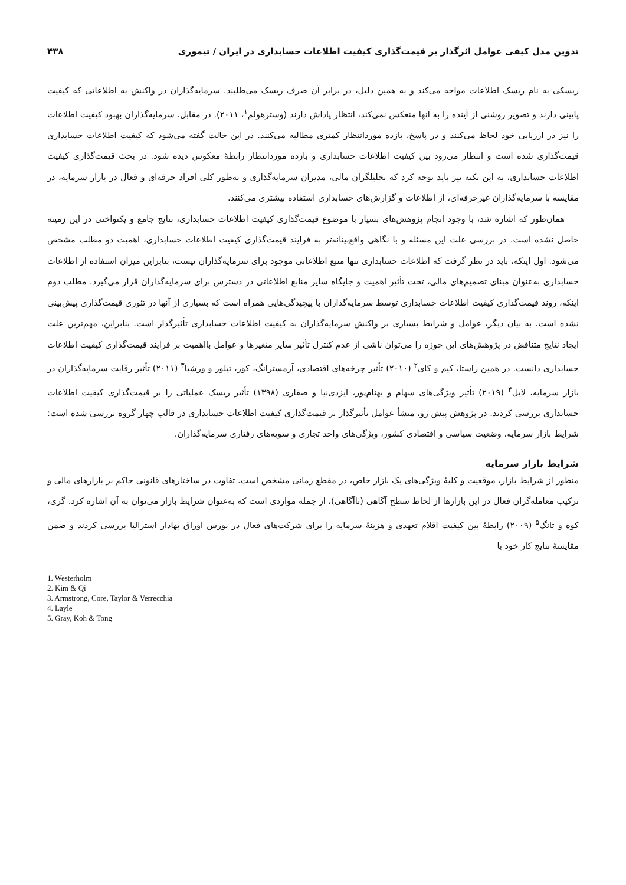تدوین مدل کیفی عوامل اثرگذار بر قیمت‌گذاری کیفیت اطلاعات حسابداری در ایران / تیموری ۴۳۸
ریسکی به نام ریسک اطلاعات مواجه می‌کند و به همین دلیل، در برابر آن صرف ریسک می‌طلبند. سرمایه‌گذاران در واکنش به اطلاعاتی که کیفیت پایینی دارند و تصویر روشنی از آینده را به آنها منعکس نمی‌کند، انتظار پاداش دارند (وسترهولم<sup>۱</sup>، ۲۰۱۱). در مقابل، سرمایه‌گذاران بهبود کیفیت اطلاعات را نیز در ارزیابی خود لحاظ می‌کنند و در پاسخ، بازده موردانتظار کمتری مطالبه می‌کنند. در این حالت گفته می‌شود که کیفیت اطلاعات حسابداری قیمت‌گذاری شده است و انتظار می‌رود بین کیفیت اطلاعات حسابداری و بازده موردانتظار رابطهٔ معکوس دیده شود. در بحث قیمت‌گذاری کیفیت اطلاعات حسابداری، به این نکته نیز باید توجه کرد که تحلیلگران مالی، مدیران سرمایه‌گذاری و به‌طور کلی افراد حرفه‌ای و فعال در بازار سرمایه، در مقایسه با سرمایه‌گذاران غیرحرفه‌ای، از اطلاعات و گزارش‌های حسابداری استفاده بیشتری می‌کنند.
همان‌طور که اشاره شد، با وجود انجام پژوهش‌های بسیار با موضوع قیمت‌گذاری کیفیت اطلاعات حسابداری، نتایج جامع و یکنواختی در این زمینه حاصل نشده است. در بررسی علت این مسئله و با نگاهی واقع‌بینانه‌تر به فرایند قیمت‌گذاری کیفیت اطلاعات حسابداری، اهمیت دو مطلب مشخص می‌شود. اول اینکه، باید در نظر گرفت که اطلاعات حسابداری تنها منبع اطلاعاتی موجود برای سرمایه‌گذاران نیست، بنابراین میزان استفاده از اطلاعات حسابداری به‌عنوان مبنای تصمیم‌های مالی، تحت تأثیر اهمیت و جایگاه سایر منابع اطلاعاتی در دسترس برای سرمایه‌گذاران قرار می‌گیرد. مطلب دوم اینکه، روند قیمت‌گذاری کیفیت اطلاعات حسابداری توسط سرمایه‌گذاران با پیچیدگی‌هایی همراه است که بسیاری از آنها در تئوری قیمت‌گذاری پیش‌بینی نشده است. به بیان دیگر، عوامل و شرایط بسیاری بر واکنش سرمایه‌گذاران به کیفیت اطلاعات حسابداری تأثیرگذار است. بنابراین، مهم‌ترین علت ایجاد نتایج متناقض در پژوهش‌های این حوزه را می‌توان ناشی از عدم کنترل تأثیر سایر متغیرها و عوامل بااهمیت بر فرایند قیمت‌گذاری کیفیت اطلاعات حسابداری دانست. در همین راستا، کیم و کای<sup>۲</sup> (۲۰۱۰) تأثیر چرخه‌های اقتصادی، آرمسترانگ، کور، تیلور و ورشیا<sup>۳</sup> (۲۰۱۱) تأثیر رقابت سرمایه‌گذاران در بازار سرمایه، لایل<sup>۴</sup> (۲۰۱۹) تأثیر ویژگی‌های سهام و بهنام‌پور، ایزدی‌نیا و صفاری (۱۳۹۸) تأثیر ریسک عملیاتی را بر قیمت‌گذاری کیفیت اطلاعات حسابداری بررسی کردند. در پژوهش پیش رو، منشأ عوامل تأثیرگذار بر قیمت‌گذاری کیفیت اطلاعات حسابداری در قالب چهار گروه بررسی شده است: شرایط بازار سرمایه، وضعیت سیاسی و اقتصادی کشور، ویژگی‌های واحد تجاری و سویه‌های رفتاری سرمایه‌گذاران.
شرایط بازار سرمایه
منظور از شرایط بازار، موقعیت و کلیهٔ ویژگی‌های یک بازار خاص، در مقطع زمانی مشخص است. تفاوت در ساختارهای قانونی حاکم بر بازارهای مالی و ترکیب معامله‌گران فعال در این بازارها از لحاظ سطح آگاهی (ناآگاهی)، از جمله مواردی است که به‌عنوان شرایط بازار می‌توان به آن اشاره کرد. گری، کوه و تانگ<sup>۵</sup> (۲۰۰۹) رابطهٔ بین کیفیت اقلام تعهدی و هزینهٔ سرمایه را برای شرکت‌های فعال در بورس اوراق بهادار استرالیا بررسی کردند و ضمن مقایسهٔ نتایج کار خود با
1. Westerholm
2. Kim & Qi
3. Armstrong, Core, Taylor & Verrecchia
4. Layle
5. Gray, Koh & Tong